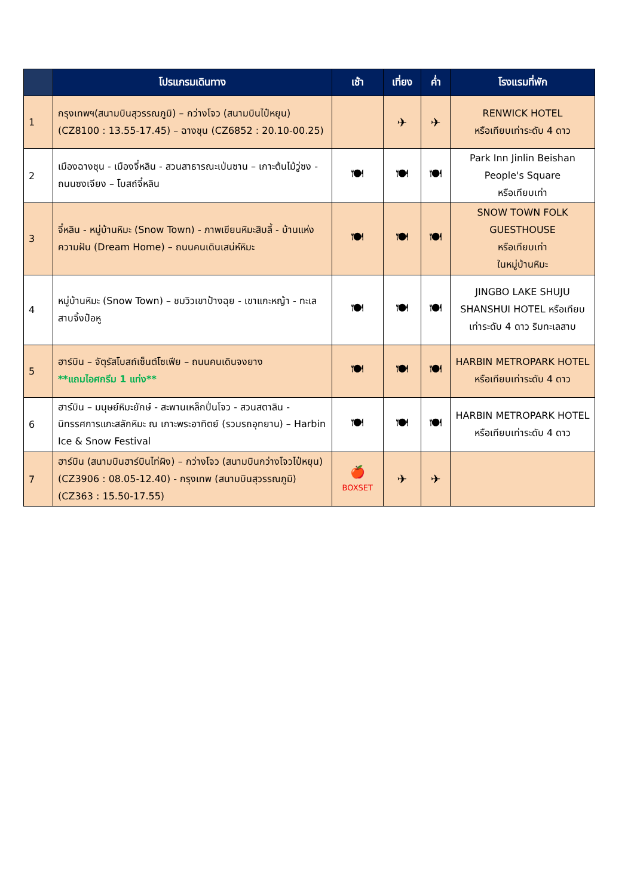| | โปรแกรมเดินทาง | เช้า | เที่ยง | ค่ำ | โรงแรมที่พัก |
| --- | --- | --- | --- | --- | --- |
| 1 | กรุงเทพฯ(สนามบินสุวรรณภูมิ) – กว่างโจว (สนามบินไป๋หยุน) (CZ8100 : 13.55-17.45) – ฉางชุน (CZ6852 : 20.10-00.25) | | ✈ | ✈ | RENWICK HOTEL หรือเทียบเท่าระดับ 4 ดาว |
| 2 | เมืองฉางชุน - เมืองจี๋หลิน - สวนสาธารณะเป่นซาน – เกาะต้นไม้วู่ซง - ถนนซงเจียง – โบสถ์จี๋หลิน | 🍽 | 🍽 | 🍽 | Park Inn Jinlin Beishan People's Square หรือเทียบเท่า |
| 3 | จี๋หลิน - หมู่บ้านหิมะ (Snow Town) - ภาพเขียนหิมะสิบลี้ - บ้านแห่งความฝัน (Dream Home) – ถนนคนเดินเสน่ห์หิมะ | 🍽 | 🍽 | 🍽 | SNOW TOWN FOLK GUESTHOUSE หรือเทียบเท่า ในหมู่บ้านหิมะ |
| 4 | หมู่บ้านหิมะ (Snow Town) – ชมวิวเขาป้างฉุย - เขาแกะหญ้า - ทะเลสาบจิ้งป๋อหู | 🍽 | 🍽 | 🍽 | JINGBO LAKE SHUJU SHANSHUI HOTEL หรือเทียบเท่าระดับ 4 ดาว ริมทะเลสาบ |
| 5 | ฮาร์บิน – จัตุรัสโบสถ์เซ็นต์โซเฟีย – ถนนคนเดินจงยาง **แถมไอศกรีม 1 แท่ง** | 🍽 | 🍽 | 🍽 | HARBIN METROPARK HOTEL หรือเทียบเท่าระดับ 4 ดาว |
| 6 | ฮาร์บิน – มนุษย์หิมะยักษ์ - สะพานเหล็กปิ่นโจว - สวนสตาลิน - นิทรรศการแกะสลักหิมะ ณ เกาะพระอาทิตย์ (รวมรถอุทยาน) – Harbin Ice & Snow Festival | 🍽 | 🍽 | 🍽 | HARBIN METROPARK HOTEL หรือเทียบเท่าระดับ 4 ดาว |
| 7 | ฮาร์บิน (สนามบินฮาร์บินไท่ผิง) – กว่างโจว (สนามบินกว่างโจวไป๋หยุน) (CZ3906 : 08.05-12.40) - กรุงเทพ (สนามบินสุวรรณภูมิ) (CZ363 : 15.50-17.55) | 🍎 BOXSET | ✈ | ✈ | |